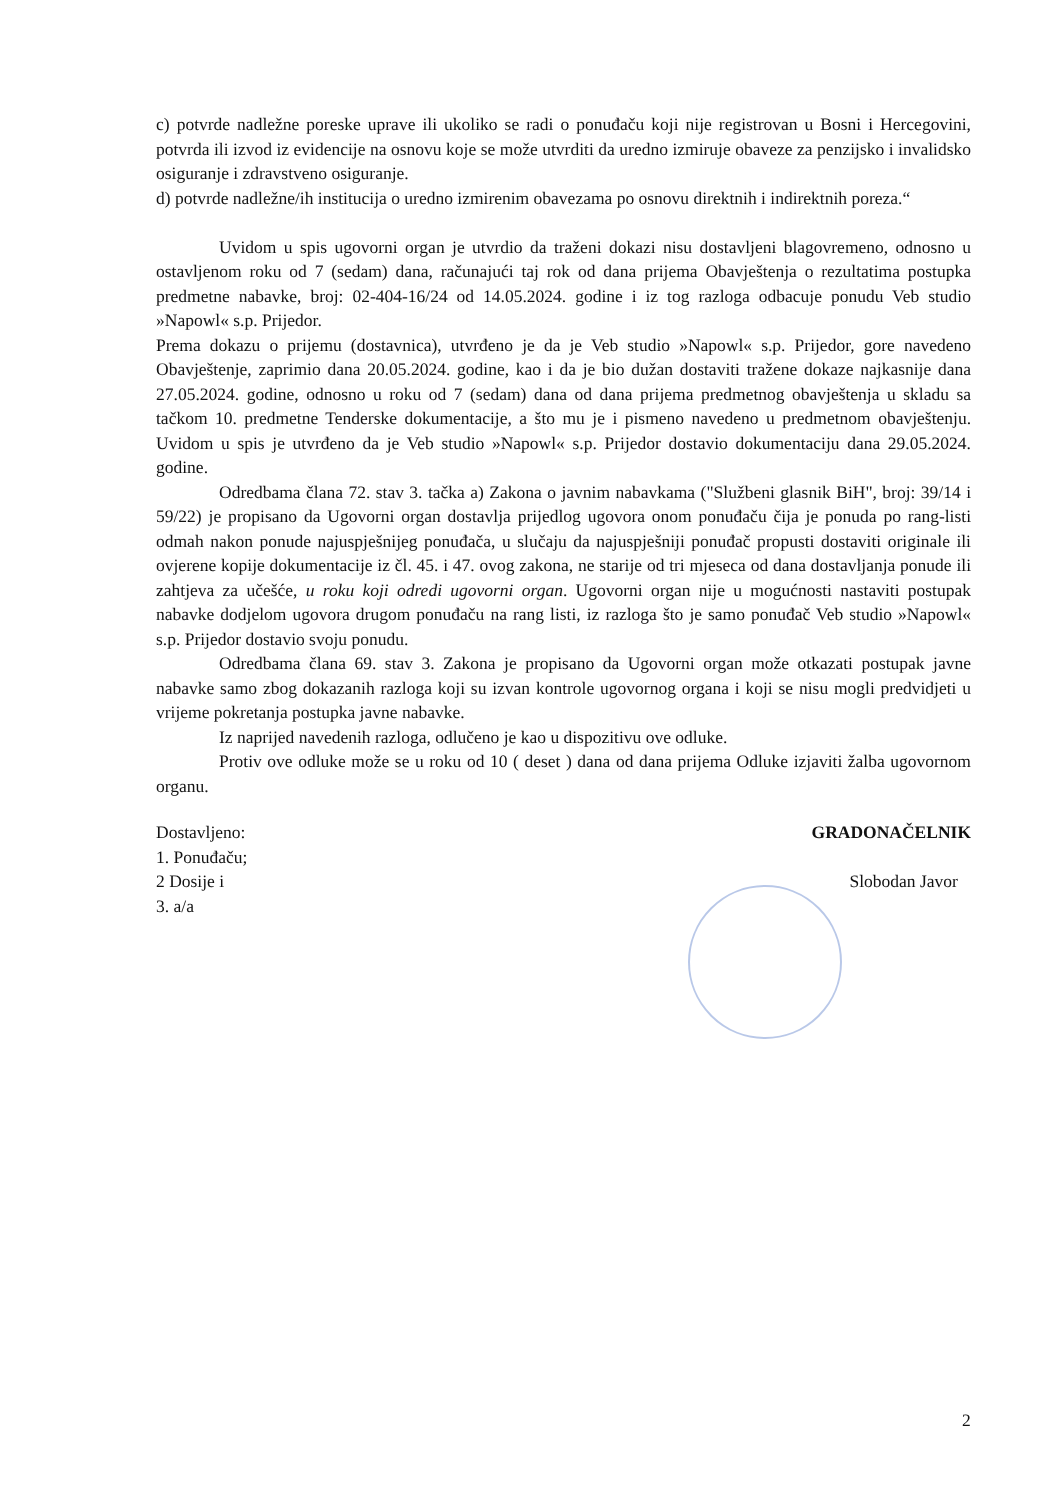c) potvrde nadležne poreske uprave ili ukoliko se radi o ponuđaču koji nije registrovan u Bosni i Hercegovini, potvrda ili izvod iz evidencije na osnovu koje se može utvrditi da uredno izmiruje obaveze za penzijsko i invalidsko osiguranje i zdravstveno osiguranje.
d) potvrde nadležne/ih institucija o uredno izmirenim obavezama po osnovu direktnih i indirektnih poreza.“
Uvidom u spis ugovorni organ je utvrdio da traženi dokazi nisu dostavljeni blagovremeno, odnosno u ostavljenom roku od 7 (sedam) dana, računajući taj rok od dana prijema Obavještenja o rezultatima postupka predmetne nabavke, broj: 02-404-16/24 od 14.05.2024. godine i iz tog razloga odbacuje ponudu Veb studio »Napowl« s.p. Prijedor.
Prema dokazu o prijemu (dostavnica), utvrđeno je da je Veb studio »Napowl« s.p. Prijedor, gore navedeno Obavještenje, zaprimio dana 20.05.2024. godine, kao i da je bio dužan dostaviti tražene dokaze najkasnije dana 27.05.2024. godine, odnosno u roku od 7 (sedam) dana od dana prijema predmetnog obavještenja u skladu sa tačkom 10. predmetne Tenderske dokumentacije, a što mu je i pismeno navedeno u predmetnom obavještenju. Uvidom u spis je utvrđeno da je Veb studio »Napowl« s.p. Prijedor dostavio dokumentaciju dana 29.05.2024. godine.
Odredbama člana 72. stav 3. tačka a) Zakona o javnim nabavkama ("Službeni glasnik BiH", broj: 39/14 i 59/22) je propisano da Ugovorni organ dostavlja prijedlog ugovora onom ponuđaču čija je ponuda po rang-listi odmah nakon ponude najuspješnijeg ponuđača, u slučaju da najuspješniji ponuđač propusti dostaviti originale ili ovjerene kopije dokumentacije iz čl. 45. i 47. ovog zakona, ne starije od tri mjeseca od dana dostavljanja ponude ili zahtjeva za učešće, u roku koji odredi ugovorni organ. Ugovorni organ nije u mogućnosti nastaviti postupak nabavke dodjelom ugovora drugom ponuđaču na rang listi, iz razloga što je samo ponuđač Veb studio »Napowl« s.p. Prijedor dostavio svoju ponudu.
Odredbama člana 69. stav 3. Zakona je propisano da Ugovorni organ može otkazati postupak javne nabavke samo zbog dokazanih razloga koji su izvan kontrole ugovornog organa i koji se nisu mogli predvidjeti u vrijeme pokretanja postupka javne nabavke.
Iz naprijed navedenih razloga, odlučeno je kao u dispozitivu ove odluke.
Protiv ove odluke može se u roku od 10 ( deset ) dana od dana prijema Odluke izjaviti žalba ugovornom organu.
Dostavljeno:
1. Ponuđaču;
2 Dosije i
3. a/a
GRADONAČELNIK
Slobodan Javor
2